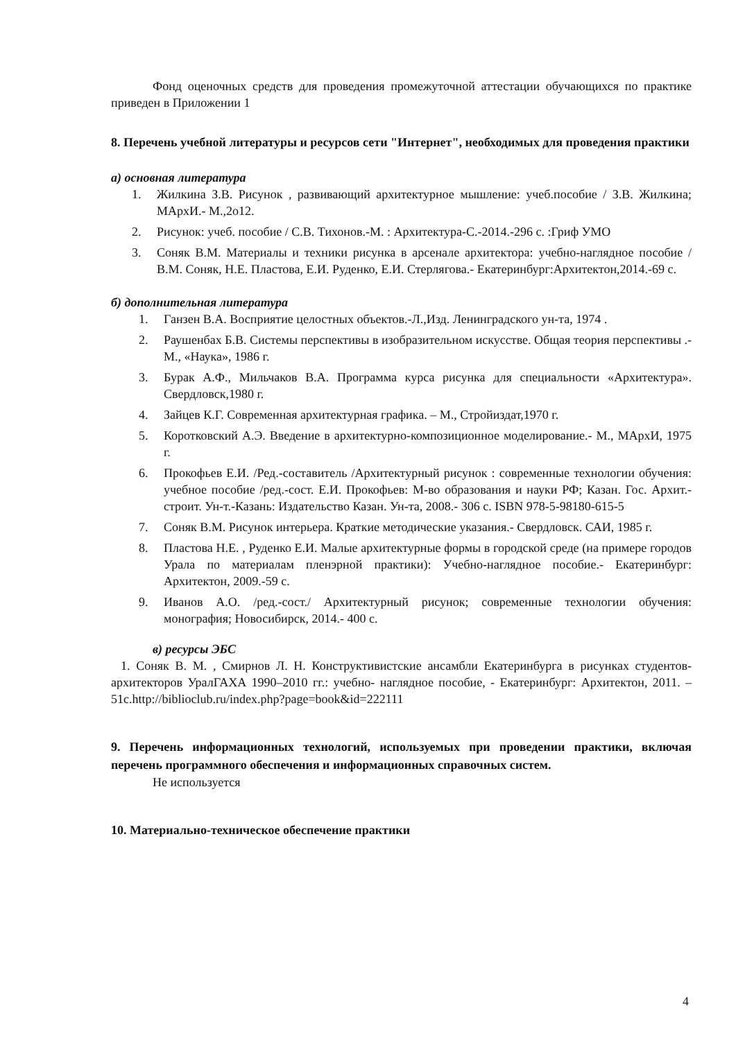Фонд оценочных средств для проведения промежуточной аттестации обучающихся по практике приведен в Приложении 1
8. Перечень учебной литературы и ресурсов сети "Интернет", необходимых для проведения практики
а) основная литература
1. Жилкина З.В. Рисунок , развивающий архитектурное мышление: учеб.пособие / З.В. Жилкина; МАрхИ.- М.,2о12.
2. Рисунок: учеб. пособие / С.В. Тихонов.-М. : Архитектура-С.-2014.-296 с. :Гриф УМО
3. Соняк В.М. Материалы и техники рисунка в арсенале архитектора: учебно-наглядное пособие /В.М. Соняк, Н.Е. Пластова, Е.И. Руденко, Е.И. Стерлягова.- Екатеринбург:Архитектон,2014.-69 с.
б) дополнительная литература
1. Ганзен В.А. Восприятие целостных объектов.-Л.,Изд. Ленинградского ун-та, 1974 .
2. Раушенбах Б.В. Системы перспективы в изобразительном искусстве. Общая теория перспективы .-М., «Наука», 1986 г.
3. Бурак А.Ф., Мильчаков В.А. Программа курса рисунка для специальности «Архитектура». Свердловск,1980 г.
4. Зайцев К.Г. Современная архитектурная графика. – М., Стройиздат,1970 г.
5. Коротковский А.Э. Введение в архитектурно-композиционное моделирование.- М., МАрхИ, 1975 г.
6. Прокофьев Е.И. /Ред.-составитель /Архитектурный рисунок : современные технологии обучения: учебное пособие /ред.-сост. Е.И. Прокофьев: М-во образования и науки РФ; Казан. Гос. Архит.-строит. Ун-т.-Казань: Издательство Казан. Ун-та, 2008.- 306 с. ISBN 978-5-98180-615-5
7. Соняк В.М. Рисунок интерьера. Краткие методические указания.- Свердловск. САИ, 1985 г.
8. Пластова Н.Е. , Руденко Е.И. Малые архитектурные формы в городской среде (на примере городов Урала по материалам пленэрной практики): Учебно-наглядное пособие.- Екатеринбург: Архитектон, 2009.-59 с.
9. Иванов А.О. /ред.-сост./ Архитектурный рисунок; современные технологии обучения: монография; Новосибирск, 2014.- 400 с.
в) ресурсы ЭБС
1. Соняк В. М. , Смирнов Л. Н. Конструктивистские ансамбли Екатеринбурга в рисунках студентов-архитекторов УралГАХА 1990–2010 гг.: учебно- наглядное пособие, - Екатеринбург: Архитектон, 2011. – 51c.http://biblioclub.ru/index.php?page=book&id=222111
9. Перечень информационных технологий, используемых при проведении практики, включая перечень программного обеспечения и информационных справочных систем.
Не используется
10. Материально-техническое обеспечение практики
4